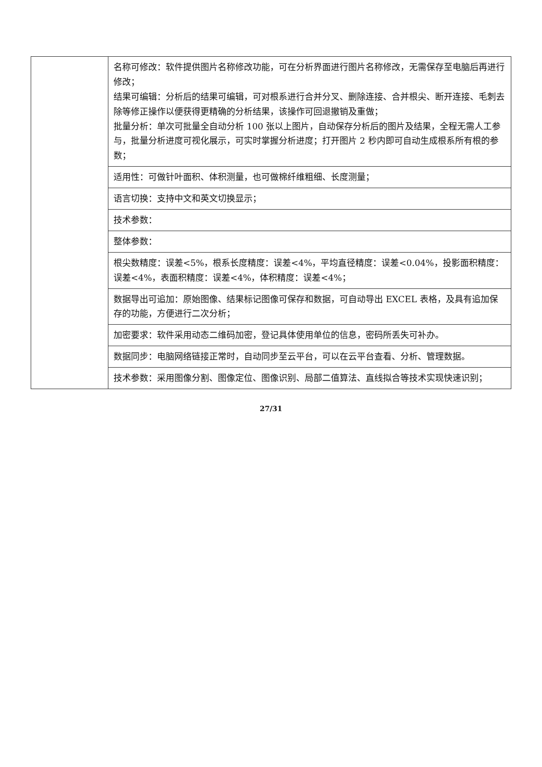| | 名称可修改：软件提供图片名称修改功能，可在分析界面进行图片名称修改，无需保存至电脑后再进行修改； 结果可编辑：分析后的结果可编辑，可对根系进行合并分叉、删除连接、合并根尖、断开连接、毛刺去除等修正操作以便获得更精确的分析结果，该操作可回退撤销及重做； 批量分析：单次可批量全自动分析 100 张以上图片，自动保存分析后的图片及结果，全程无需人工参与，批量分析进度可视化展示，可实时掌握分析进度；打开图片 2 秒内即可自动生成根系所有根的参数； |
| | 适用性：可做针叶面积、体积测量，也可做棉纤维粗细、长度测量； |
| | 语言切换：支持中文和英文切换显示； |
| | 技术参数： |
| | 整体参数： |
| | 根尖数精度：误差<5%，根系长度精度：误差<4%，平均直径精度：误差<0.04%，投影面积精度：误差<4%，表面积精度：误差<4%，体积精度：误差<4%； |
| | 数据导出可追加：原始图像、结果标记图像可保存和数据，可自动导出 EXCEL 表格，及具有追加保存的功能，方便进行二次分析； |
| | 加密要求：软件采用动态二维码加密，登记具体使用单位的信息，密码所丢失可补办。 |
| | 数据同步：电脑网络链接正常时，自动同步至云平台，可以在云平台查看、分析、管理数据。 |
| | 技术参数：采用图像分割、图像定位、图像识别、局部二值算法、直线拟合等技术实现快速识别； |
27/31